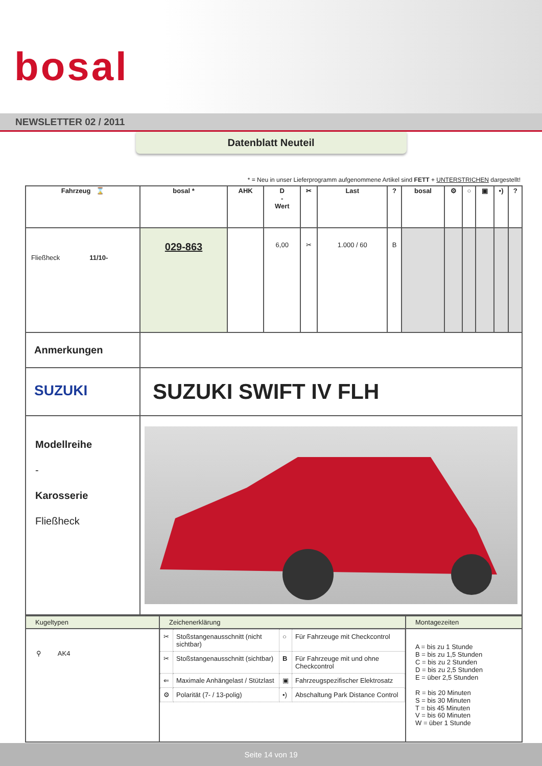bosal
NEWSLETTER 02 / 2011
Datenblatt Neuteil
* = Neu in unser Lieferprogramm aufgenommene Artikel sind FETT + UNTERSTRICHEN dargestellt!
| Fahrzeug ⌛ | bosal * | AHK | D - Wert | ✂ | Last | ? | bosal | ⚙ | ○ | ▣ | •) | ? |
| --- | --- | --- | --- | --- | --- | --- | --- | --- | --- | --- | --- | --- |
| Fließheck 11/10- | 029-863 | | 6,00 | ✂ | 1.000 / 60 | B | | | | | | |
| Anmerkungen | | | | | | | | | | | | |
| SUZUKI | SUZUKI SWIFT IV FLH | | | | | | | | | | | |
| Modellreihe - Karosserie Fließheck | | | | | | | | | | | | |
| Kugeltypen | Zeichenerklärung | Montagezeiten |
| --- | --- | --- |
| ⚲ AK4 | / ✂ / Stoßstangenausschnitt (nicht sichtbar) / ○ / Für Fahrzeuge mit Checkcontrol / / ✂ / Stoßstangenausschnitt (sichtbar) / B / Für Fahrzeuge mit und ohne Checkcontrol / / ⇐ / Maximale Anhängelast / Stützlast / ▣ / Fahrzeugspezifischer Elektrosatz / / ⚙ / Polarität (7- / 13-polig) / •) / Abschaltung Park Distance Control / | A = bis zu 1 Stunde B = bis zu 1,5 Stunden C = bis zu 2 Stunden D = bis zu 2,5 Stunden E = über 2,5 Stunden R = bis 20 Minuten S = bis 30 Minuten T = bis 45 Minuten V = bis 60 Minuten W = über 1 Stunde |
Seite 14 von 19